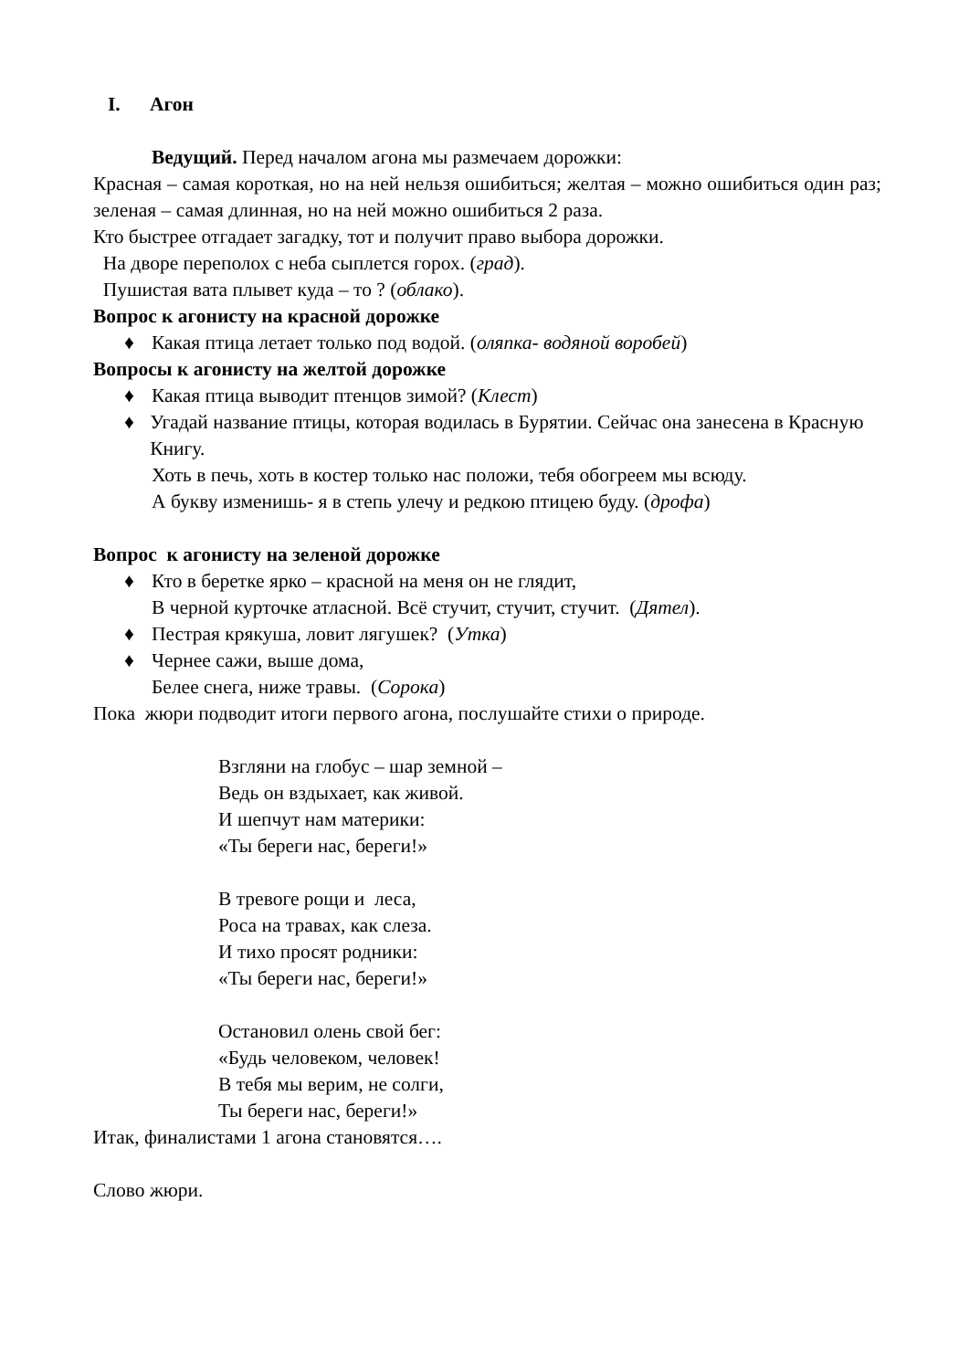I. Агон
Ведущий. Перед началом агона мы размечаем дорожки:
Красная – самая короткая, но на ней нельзя ошибиться; желтая – можно ошибиться один раз; зеленая – самая длинная, но на ней можно ошибиться 2 раза.
Кто быстрее отгадает загадку, тот и получит право выбора дорожки.
На дворе переполох с неба сыплется горох. (град).
Пушистая вата плывет куда – то ? (облако).
Вопрос к агонисту на красной дорожке
♦ Какая птица летает только под водой. (оляпка- водяной воробей)
Вопросы к агонисту на желтой дорожке
♦ Какая птица выводит птенцов зимой? (Клест)
♦ Угадай название птицы, которая водилась в Бурятии. Сейчас она занесена в Красную Книгу.
Хоть в печь, хоть в костер только нас положи, тебя обогреем мы всюду.
А букву изменишь- я в степь улечу и редкою птицею буду. (дрофа)
Вопрос к агонисту на зеленой дорожке
♦ Кто в беретке ярко – красной на меня он не глядит,
В черной курточке атласной. Всё стучит, стучит, стучит. (Дятел).
♦ Пестрая крякуша, ловит лягушек? (Утка)
♦ Чернее сажи, выше дома,
Белее снега, ниже травы. (Сорока)
Пока жюри подводит итоги первого агона, послушайте стихи о природе.
Взгляни на глобус – шар земной –
Ведь он вздыхает, как живой.
И шепчут нам материки:
«Ты береги нас, береги!»
В тревоге рощи и леса,
Роса на травах, как слеза.
И тихо просят родники:
«Ты береги нас, береги!»
Остановил олень свой бег:
«Будь человеком, человек!
В тебя мы верим, не солги,
Ты береги нас, береги!»
Итак, финалистами 1 агона становятся….
Слово жюри.